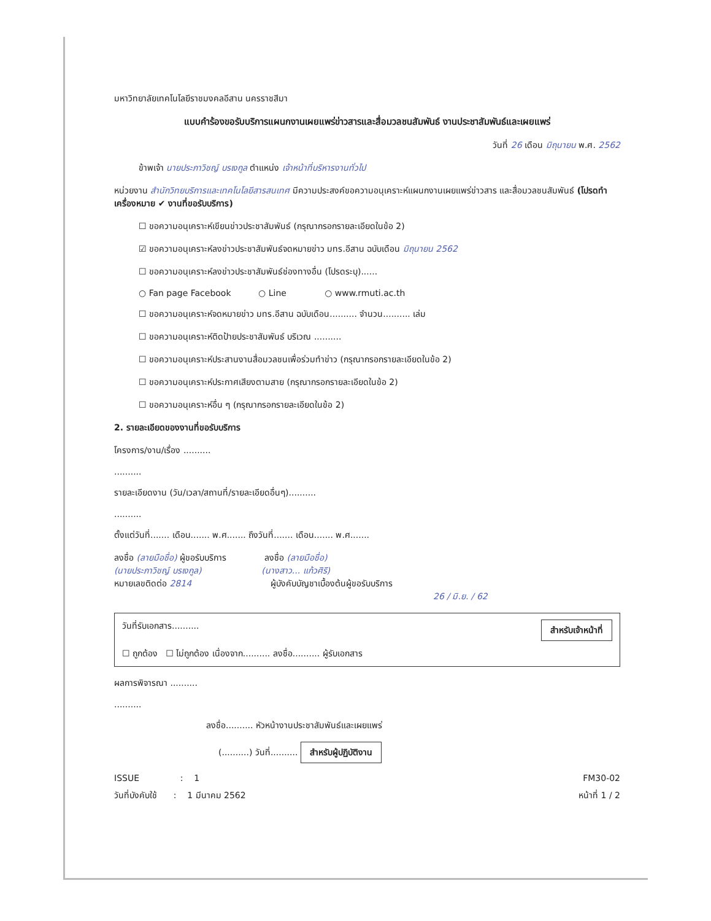มหาวิทยาลัยเทคโนโลยีราชมงคลอีสาน นครราชสีมา
แบบคำร้องขอรับบริการแผนกงานเผยแพร่ข่าวสารและสื่อมวลชนสัมพันธ์ งานประชาสัมพันธ์และเผยแพร่
วันที่ 26 เดือน มิถุนายน พ.ศ. 2562
ข้าพเจ้า นายประภาวิชญ์ บรเงกูล ตำแหน่ง เจ้าหน้าที่บริหารงานทั่วไป
หน่วยงาน สำนักวิทยบริการและเทคโนโลยีสารสนเทศ มีความประสงค์ขอความอนุเคราะห์แผนกงานเผยแพร่ข่าวสาร และสื่อมวลชนสัมพันธ์ (โปรดทำเครื่องหมาย ✔ งานที่ขอรับบริการ)
☐ ขอความอนุเคราะห์เขียนข่าวประชาสัมพันธ์ (กรุณากรอกรายละเอียดในข้อ 2)
☑ ขอความอนุเคราะห์ลงข่าวประชาสัมพันธ์จดหมายข่าว มทร.อีสาน ฉบับเดือน มิถุนายน 2562
☐ ขอความอนุเคราะห์ลงข่าวประชาสัมพันธ์ช่องทางอื่น (โปรดระบุ)......
○ Fan page Facebook ○ Line ○ www.rmuti.ac.th
☐ ขอความอนุเคราะห์จดหมายข่าว มทร.อีสาน ฉบับเดือน.......... จำนวน.......... เล่ม
☐ ขอความอนุเคราะห์ติดป้ายประชาสัมพันธ์ บริเวณ ..........
☐ ขอความอนุเคราะห์ประสานงานสื่อมวลชนเพื่อร่วมทำข่าว (กรุณากรอกรายละเอียดในข้อ 2)
☐ ขอความอนุเคราะห์ประกาศเสียงตามสาย (กรุณากรอกรายละเอียดในข้อ 2)
☐ ขอความอนุเคราะห์อื่น ๆ (กรุณากรอกรายละเอียดในข้อ 2)
2. รายละเอียดของงานที่ขอรับบริการ
โครงการ/งาน/เรื่อง ..........
..........
รายละเอียดงาน (วัน/เวลา/สถานที่/รายละเอียดอื่นๆ)..........
..........
ตั้งแต่วันที่....... เดือน....... พ.ศ....... ถึงวันที่....... เดือน....... พ.ศ.......
ลงชื่อ (ลายมือชื่อ) ผู้ขอรับบริการ ลงชื่อ (ลายมือชื่อ)
(นายประภาวิชญ์ บรเงกูล) (นางสาว... แก้วศิริ)
หมายเลขติดต่อ 2814 ผู้บังคับบัญชาเบื้องต้นผู้ขอรับบริการ
26 / มิ.ย. / 62
วันที่รับเอกสาร.......... สำหรับเจ้าหน้าที่
☐ ถูกต้อง ☐ ไม่ถูกต้อง เนื่องจาก.......... ลงชื่อ.......... ผู้รับเอกสาร
ผลการพิจารณา ..........
..........
ลงชื่อ.......... หัวหน้างานประชาสัมพันธ์และเผยแพร่
(..........) วันที่.......... สำหรับผู้ปฏิบัติงาน
ISSUE : 1 FM30-02
วันที่บังคับใช้ : 1 มีนาคม 2562 หน้าที่ 1 / 2